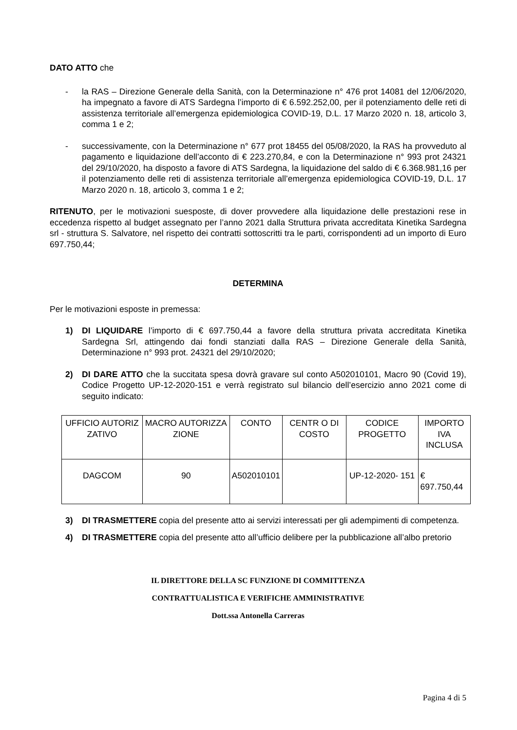DATO ATTO che
- la RAS – Direzione Generale della Sanità, con la Determinazione n° 476 prot 14081 del 12/06/2020, ha impegnato a favore di ATS Sardegna l’importo di € 6.592.252,00, per il potenziamento delle reti di assistenza territoriale all’emergenza epidemiologica COVID-19, D.L. 17 Marzo 2020 n. 18, articolo 3, comma 1 e 2;
- successivamente, con la Determinazione n° 677 prot 18455 del 05/08/2020, la RAS ha provveduto al pagamento e liquidazione dell’acconto di € 223.270,84, e con la Determinazione n° 993 prot 24321 del 29/10/2020, ha disposto a favore di ATS Sardegna, la liquidazione del saldo di € 6.368.981,16 per il potenziamento delle reti di assistenza territoriale all’emergenza epidemiologica COVID-19, D.L. 17 Marzo 2020 n. 18, articolo 3, comma 1 e 2;
RITENUTO, per le motivazioni suesposte, di dover provvedere alla liquidazione delle prestazioni rese in eccedenza rispetto al budget assegnato per l’anno 2021 dalla Struttura privata accreditata Kinetika Sardegna srl - struttura S. Salvatore, nel rispetto dei contratti sottoscritti tra le parti, corrispondenti ad un importo di Euro 697.750,44;
DETERMINA
Per le motivazioni esposte in premessa:
1) DI LIQUIDARE l’importo di € 697.750,44 a favore della struttura privata accreditata Kinetika Sardegna Srl, attingendo dai fondi stanziati dalla RAS – Direzione Generale della Sanità, Determinazione n° 993 prot. 24321 del 29/10/2020;
2) DI DARE ATTO che la succitata spesa dovrà gravare sul conto A502010101, Macro 90 (Covid 19), Codice Progetto UP-12-2020-151 e verrà registrato sul bilancio dell’esercizio anno 2021 come di seguito indicato:
| UFFICIO AUTORIZ ZATIVO | MACRO AUTORIZZA ZIONE | CONTO | CENTR O DI COSTO | CODICE PROGETTO | IMPORTO IVA INCLUSA |
| DAGCOM | 90 | A502010101 | | UP-12-2020- 151 | € 697.750,44 |
3) DI TRASMETTERE copia del presente atto ai servizi interessati per gli adempimenti di competenza.
4) DI TRASMETTERE copia del presente atto all’ufficio delibere per la pubblicazione all’albo pretorio
IL DIRETTORE DELLA SC FUNZIONE DI COMMITTENZA
CONTRATTUALISTICA E VERIFICHE AMMINISTRATIVE
Dott.ssa Antonella Carreras
Pagina 4 di 5